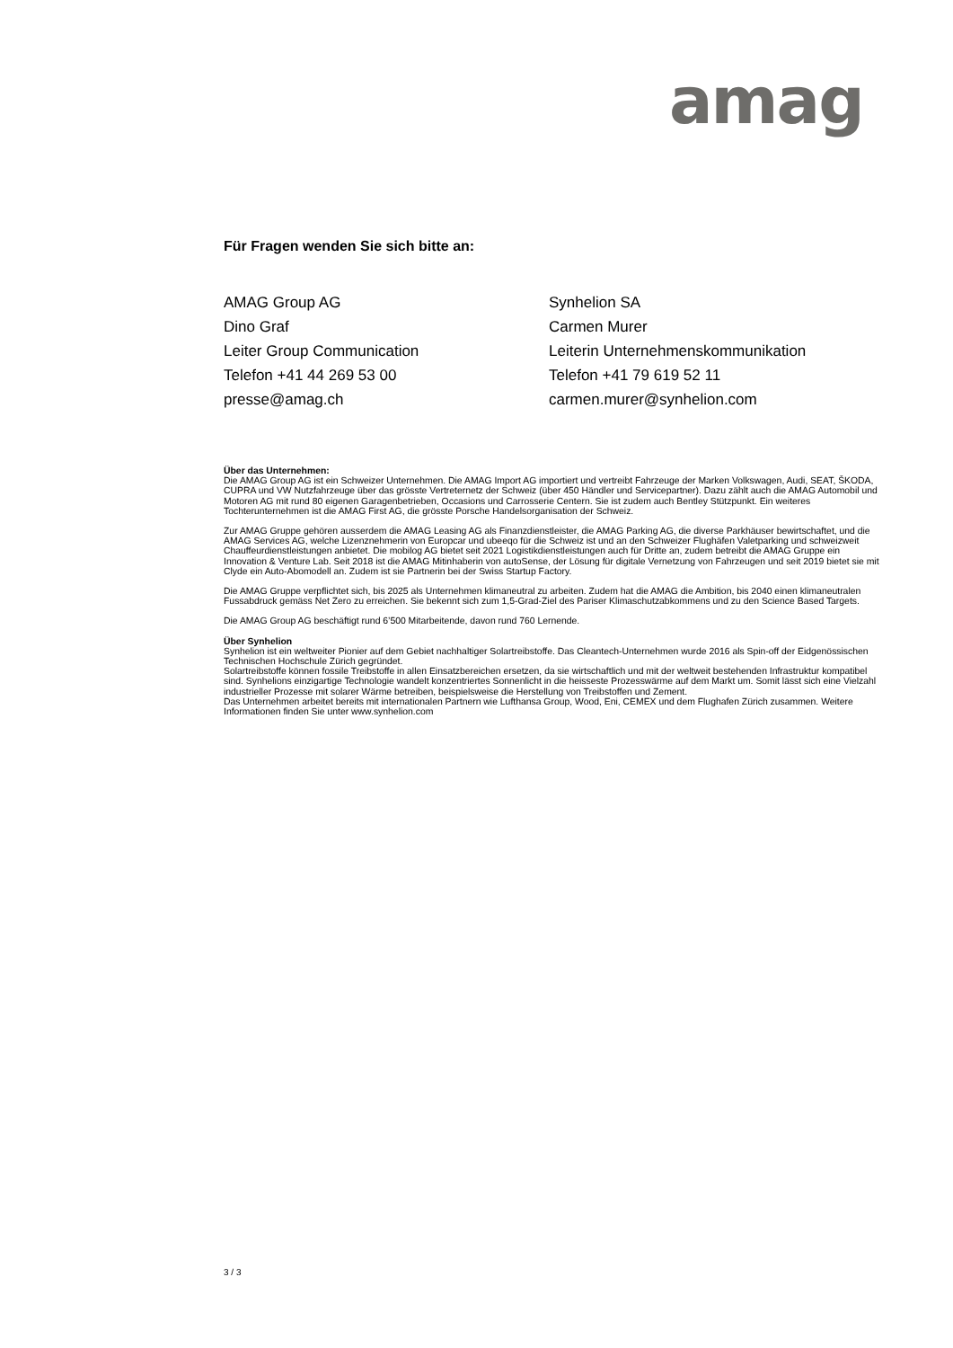amag
Für Fragen wenden Sie sich bitte an:
AMAG Group AG
Dino Graf
Leiter Group Communication
Telefon +41 44 269 53 00
presse@amag.ch
Synhelion SA
Carmen Murer
Leiterin Unternehmenskommunikation
Telefon +41 79 619 52 11
carmen.murer@synhelion.com
Über das Unternehmen:
Die AMAG Group AG ist ein Schweizer Unternehmen. Die AMAG Import AG importiert und vertreibt Fahrzeuge der Marken Volkswagen, Audi, SEAT, ŠKODA, CUPRA und VW Nutzfahrzeuge über das grösste Vertreternetz der Schweiz (über 450 Händler und Servicepartner). Dazu zählt auch die AMAG Automobil und Motoren AG mit rund 80 eigenen Garagenbetrieben, Occasions und Carrosserie Centern. Sie ist zudem auch Bentley Stützpunkt. Ein weiteres Tochterunternehmen ist die AMAG First AG, die grösste Porsche Handelsorganisation der Schweiz.
Zur AMAG Gruppe gehören ausserdem die AMAG Leasing AG als Finanzdienstleister, die AMAG Parking AG, die diverse Parkhäuser bewirtschaftet, und die AMAG Services AG, welche Lizenznehmerin von Europcar und ubeeqo für die Schweiz ist und an den Schweizer Flughäfen Valetparking und schweizweit Chauffeurdienstleistungen anbietet. Die mobilog AG bietet seit 2021 Logistikdienstleistungen auch für Dritte an, zudem betreibt die AMAG Gruppe ein Innovation & Venture Lab. Seit 2018 ist die AMAG Mitinhaberin von autoSense, der Lösung für digitale Vernetzung von Fahrzeugen und seit 2019 bietet sie mit Clyde ein Auto-Abomodell an. Zudem ist sie Partnerin bei der Swiss Startup Factory.
Die AMAG Gruppe verpflichtet sich, bis 2025 als Unternehmen klimaneutral zu arbeiten. Zudem hat die AMAG die Ambition, bis 2040 einen klimaneutralen Fussabdruck gemäss Net Zero zu erreichen. Sie bekennt sich zum 1,5-Grad-Ziel des Pariser Klimaschutzabkommens und zu den Science Based Targets.
Die AMAG Group AG beschäftigt rund 6’500 Mitarbeitende, davon rund 760 Lernende.
Über Synhelion
Synhelion ist ein weltweiter Pionier auf dem Gebiet nachhaltiger Solartreibstoffe. Das Cleantech-Unternehmen wurde 2016 als Spin-off der Eidgenössischen Technischen Hochschule Zürich gegründet.
Solartreibstoffe können fossile Treibstoffe in allen Einsatzbereichen ersetzen, da sie wirtschaftlich und mit der weltweit bestehenden Infrastruktur kompatibel sind. Synhelions einzigartige Technologie wandelt konzentriertes Sonnenlicht in die heisseste Prozesswärme auf dem Markt um. Somit lässt sich eine Vielzahl industrieller Prozesse mit solarer Wärme betreiben, beispielsweise die Herstellung von Treibstoffen und Zement.
Das Unternehmen arbeitet bereits mit internationalen Partnern wie Lufthansa Group, Wood, Eni, CEMEX und dem Flughafen Zürich zusammen. Weitere Informationen finden Sie unter www.synhelion.com
3 / 3